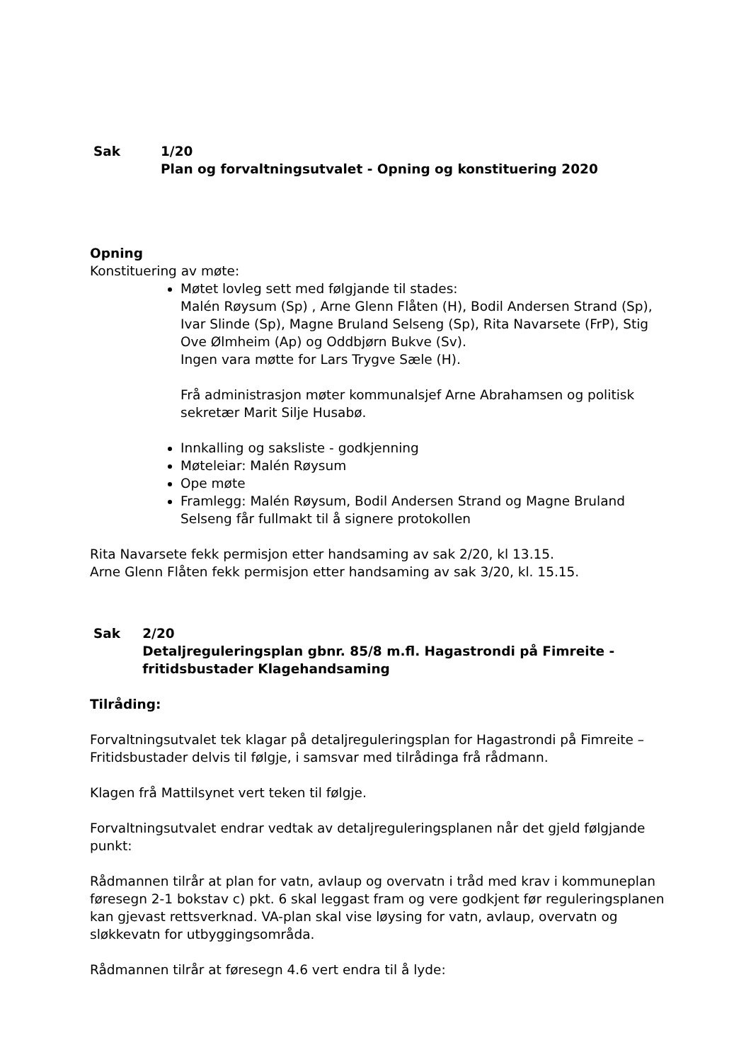Sak 1/20
Plan og forvaltningsutvalet - Opning og konstituering 2020
Opning
Konstituering av møte:
Møtet lovleg sett med følgjande til stades:
Malén Røysum (Sp) , Arne Glenn Flåten (H), Bodil Andersen Strand (Sp), Ivar Slinde (Sp), Magne Bruland Selseng (Sp), Rita Navarsete (FrP), Stig Ove Ølmheim (Ap) og Oddbjørn Bukve (Sv).
Ingen vara møtte for Lars Trygve Sæle (H).
Frå administrasjon møter kommunalsjef Arne Abrahamsen og politisk sekretær Marit Silje Husabø.
Innkalling og saksliste - godkjenning
Møteleiar: Malén Røysum
Ope møte
Framlegg: Malén Røysum, Bodil Andersen Strand og Magne Bruland Selseng får fullmakt til å signere protokollen
Rita Navarsete fekk permisjon etter handsaming av sak 2/20, kl 13.15.
Arne Glenn Flåten fekk permisjon etter handsaming av sak 3/20, kl. 15.15.
Sak 2/20
Detaljreguleringsplan gbnr. 85/8 m.fl. Hagastrondi på Fimreite - fritidsbustader Klagehandsaming
Tilråding:
Forvaltningsutvalet tek klagar på detaljreguleringsplan for Hagastrondi på Fimreite – Fritidsbustader delvis til følgje, i samsvar med tilrådinga frå rådmann.
Klagen frå Mattilsynet vert teken til følgje.
Forvaltningsutvalet endrar vedtak av detaljreguleringsplanen når det gjeld følgjande punkt:
Rådmannen tilrår at plan for vatn, avlaup og overvatn i tråd med krav i kommuneplan føresegn 2-1 bokstav c) pkt. 6 skal leggast fram og vere godkjent før reguleringsplanen kan gjevast rettsverknad. VA-plan skal vise løysing for vatn, avlaup, overvatn og sløkkevatn for utbyggingsområda.
Rådmannen tilrår at føresegn 4.6 vert endra til å lyde: